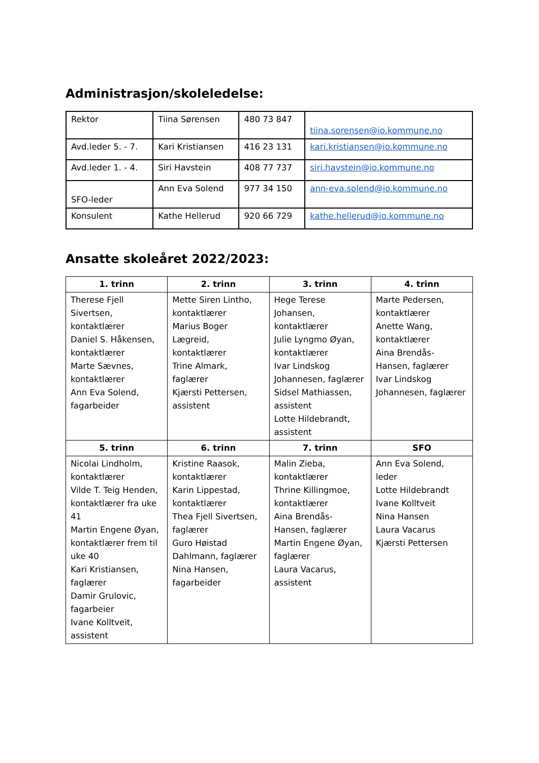Administrasjon/skoleledelse:
| Rektor | Tiina Sørensen | 480 73 847 | tiina.sorensen@io.kommune.no |
| Avd.leder 5. - 7. | Kari Kristiansen | 416 23 131 | kari.kristiansen@io.kommune.no |
| Avd.leder 1. - 4. | Siri Havstein | 408 77 737 | siri.havstein@io.kommune.no |
| SFO-leder | Ann Eva Solend | 977 34 150 | ann-eva.solend@io.kommune.no |
| Konsulent | Kathe Hellerud | 920 66 729 | kathe.hellerud@io.kommune.no |
Ansatte skoleåret 2022/2023:
| 1. trinn | 2. trinn | 3. trinn | 4. trinn |
| --- | --- | --- | --- |
| Therese Fjell Sivertsen, kontaktlærer Daniel S. Håkensen, kontaktlærer Marte Sævnes, kontaktlærer Ann Eva Solend, fagarbeider | Mette Siren Lintho, kontaktlærer Marius Boger Lægreid, kontaktlærer Trine Almark, faglærer Kjærsti Pettersen, assistent | Hege Terese Johansen, kontaktlærer Julie Lyngmo Øyan, kontaktlærer Ivar Lindskog Johannesen, faglærer Sidsel Mathiassen, assistent Lotte Hildebrandt, assistent | Marte Pedersen, kontaktlærer Anette Wang, kontaktlærer Aina Brendås-Hansen, faglærer Ivar Lindskog Johannesen, faglærer |
| 5. trinn | 6. trinn | 7. trinn | SFO |
| Nicolai Lindholm, kontaktlærer Vilde T. Teig Henden, kontaktlærer fra uke 41 Martin Engene Øyan, kontaktlærer frem til uke 40 Kari Kristiansen, faglærer Damir Grulovic, fagarbeier Ivane Kolltveit, assistent | Kristine Raasok, kontaktlærer Karin Lippestad, kontaktlærer Thea Fjell Sivertsen, faglærer Guro Høistad Dahlmann, faglærer Nina Hansen, fagarbeider | Malin Zieba, kontaktlærer Thrine Killingmoe, kontaktlærer Aina Brendås-Hansen, faglærer Martin Engene Øyan, faglærer Laura Vacarus, assistent | Ann Eva Solend, leder Lotte Hildebrandt Ivane Kolltveit Nina Hansen Laura Vacarus Kjærsti Pettersen |